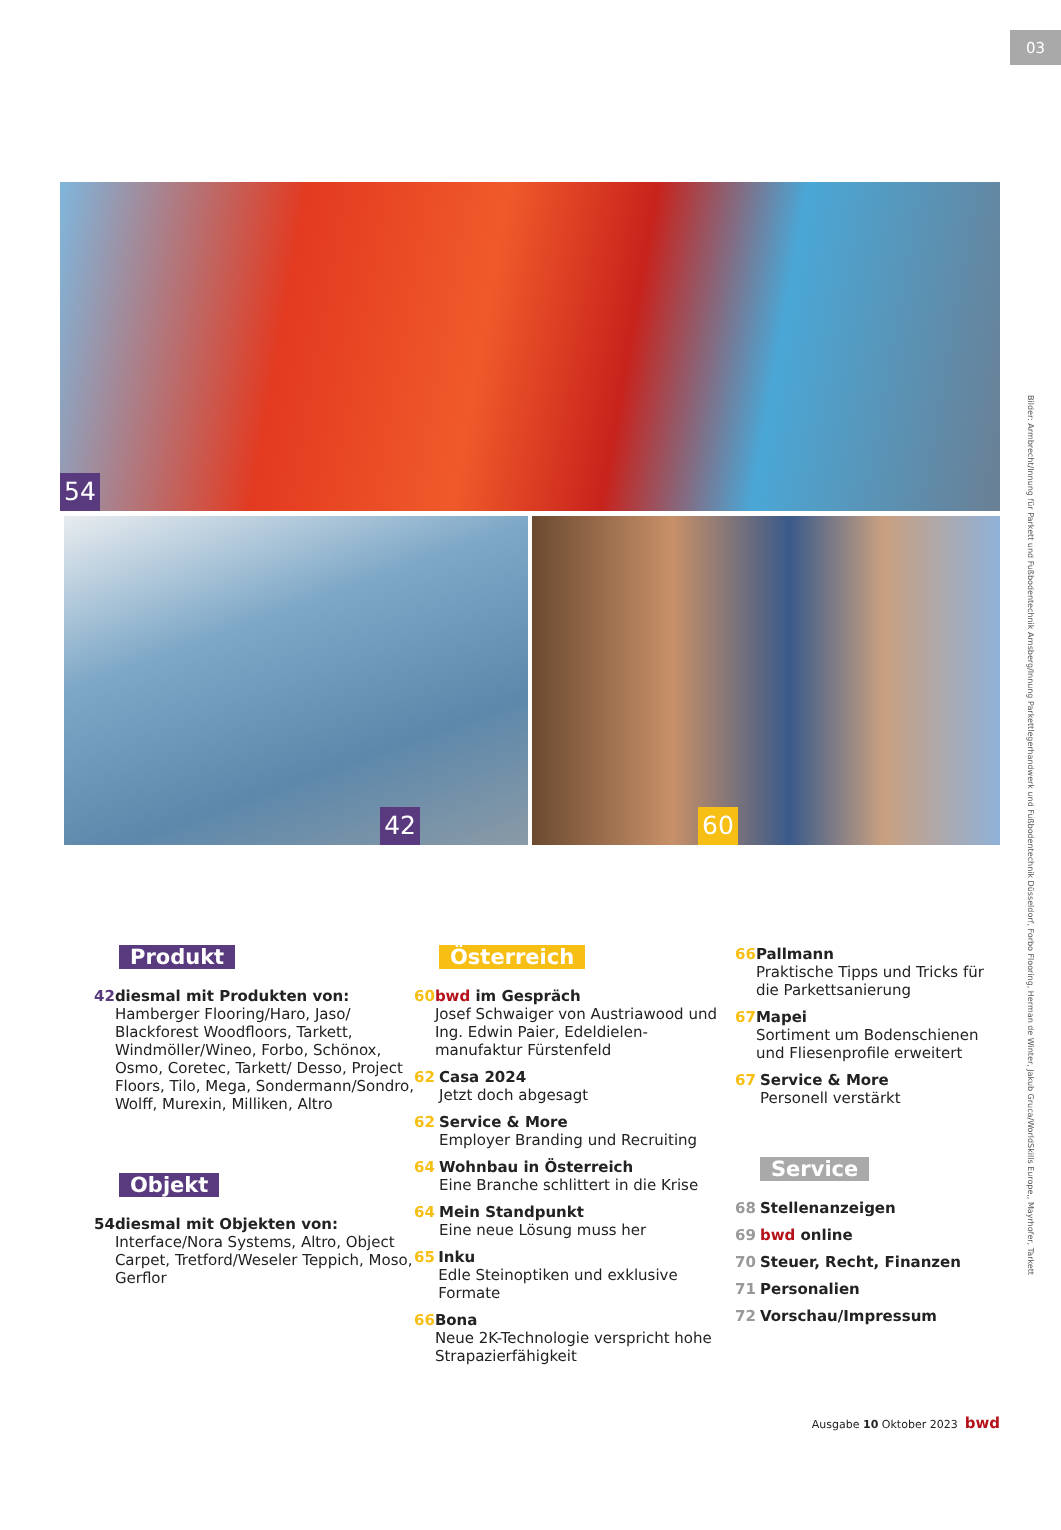03
54
42 60
Produkt
42 diesmal mit Produkten von:
Hamberger Flooring/Haro, Jaso/ Blackforest Woodfloors, Tarkett, Windmöller/Wineo, Forbo, Schönox, Osmo, Coretec, Tarkett/ Desso, Project Floors, Tilo, Mega, Sondermann/Sondro, Wolff, Murexin, Milliken, Altro
Objekt
54 diesmal mit Objekten von:
Interface/Nora Systems, Altro, Object Carpet, Tretford/Weseler Teppich, Moso, Gerflor
Österreich
60 bwd im Gespräch
Josef Schwaiger von Austriawood und Ing. Edwin Paier, Edeldielen-manufaktur Fürstenfeld
62 Casa 2024
Jetzt doch abgesagt
62 Service & More
Employer Branding und Recruiting
64 Wohnbau in Österreich
Eine Branche schlittert in die Krise
64 Mein Standpunkt
Eine neue Lösung muss her
65 Inku
Edle Steinoptiken und exklusive Formate
66 Bona
Neue 2K-Technologie verspricht hohe Strapazierfähigkeit
66 Pallmann
Praktische Tipps und Tricks für die Parkettsanierung
67 Mapei
Sortiment um Bodenschienen und Fliesenprofile erweitert
67 Service & More
Personell verstärkt
Service
68 Stellenanzeigen
69 bwd online
70 Steuer, Recht, Finanzen
71 Personalien
72 Vorschau/Impressum
Ausgabe 10 Oktober 2023 bwd
Bilder: Armbrecht/Innung für Parkett und Fußbodentechnik Arnsberg/Innung Parkettlegerhandwerk und Fußbodentechnik Düsseldorf, Forbo Flooring, Herman de Winter, Jakub Gruca/WorldSkills Europe,, Mayrhofer, Tarkett